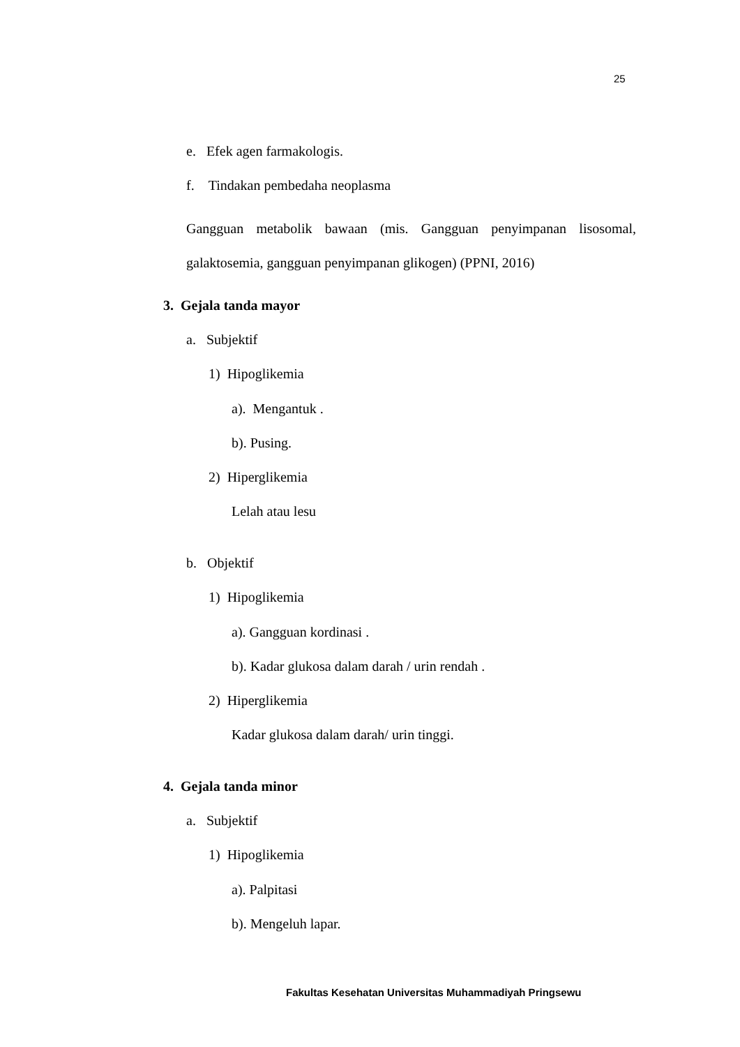25
e. Efek agen farmakologis.
f. Tindakan pembedaha neoplasma
Gangguan metabolik bawaan (mis. Gangguan penyimpanan lisosomal, galaktosemia, gangguan penyimpanan glikogen) (PPNI, 2016)
3. Gejala tanda mayor
a. Subjektif
1) Hipoglikemia
a). Mengantuk .
b). Pusing.
2) Hiperglikemia
Lelah atau lesu
b. Objektif
1) Hipoglikemia
a). Gangguan kordinasi .
b). Kadar glukosa dalam darah / urin rendah .
2) Hiperglikemia
Kadar glukosa dalam darah/ urin tinggi.
4. Gejala tanda minor
a. Subjektif
1) Hipoglikemia
a). Palpitasi
b). Mengeluh lapar.
Fakultas Kesehatan Universitas Muhammadiyah Pringsewu